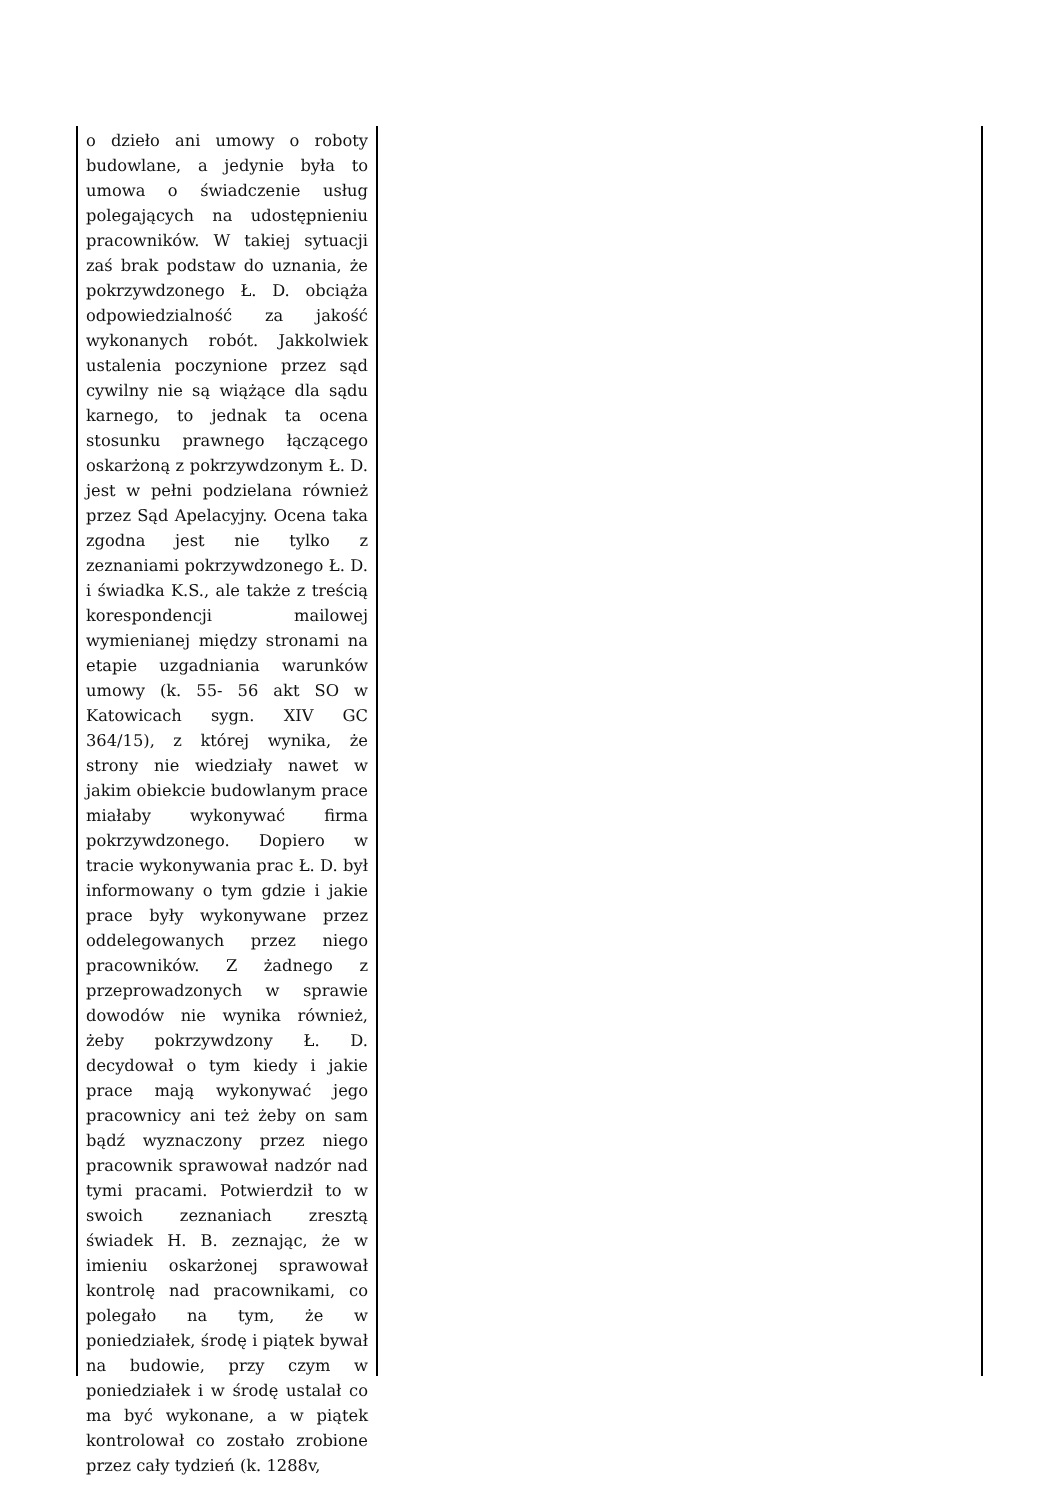o dzieło ani umowy o roboty budowlane, a jedynie była to umowa o świadczenie usług polegających na udostępnieniu pracowników. W takiej sytuacji zaś brak podstaw do uznania, że pokrzywdzonego Ł. D. obciąża odpowiedzialność za jakość wykonanych robót. Jakkolwiek ustalenia poczynione przez sąd cywilny nie są wiążące dla sądu karnego, to jednak ta ocena stosunku prawnego łączącego oskarżoną z pokrzywdzonym Ł. D. jest w pełni podzielana również przez Sąd Apelacyjny. Ocena taka zgodna jest nie tylko z zeznaniami pokrzywdzonego Ł. D. i świadka K.S., ale także z treścią korespondencji mailowej wymienianej między stronami na etapie uzgadniania warunków umowy (k. 55- 56 akt SO w Katowicach sygn. XIV GC 364/15), z której wynika, że strony nie wiedziały nawet w jakim obiekcie budowlanym prace miałaby wykonywać firma pokrzywdzonego. Dopiero w tracie wykonywania prac Ł. D. był informowany o tym gdzie i jakie prace były wykonywane przez oddelegowanych przez niego pracowników. Z żadnego z przeprowadzonych w sprawie dowodów nie wynika również, żeby pokrzywdzony Ł. D. decydował o tym kiedy i jakie prace mają wykonywać jego pracownicy ani też żeby on sam bądź wyznaczony przez niego pracownik sprawował nadzór nad tymi pracami. Potwierdził to w swoich zeznaniach zresztą świadek H. B. zeznając, że w imieniu oskarżonej sprawował kontrolę nad pracownikami, co polegało na tym, że w poniedziałek, środę i piątek bywał na budowie, przy czym w poniedziałek i w środę ustalał co ma być wykonane, a w piątek kontrolował co zostało zrobione przez cały tydzień (k. 1288v,